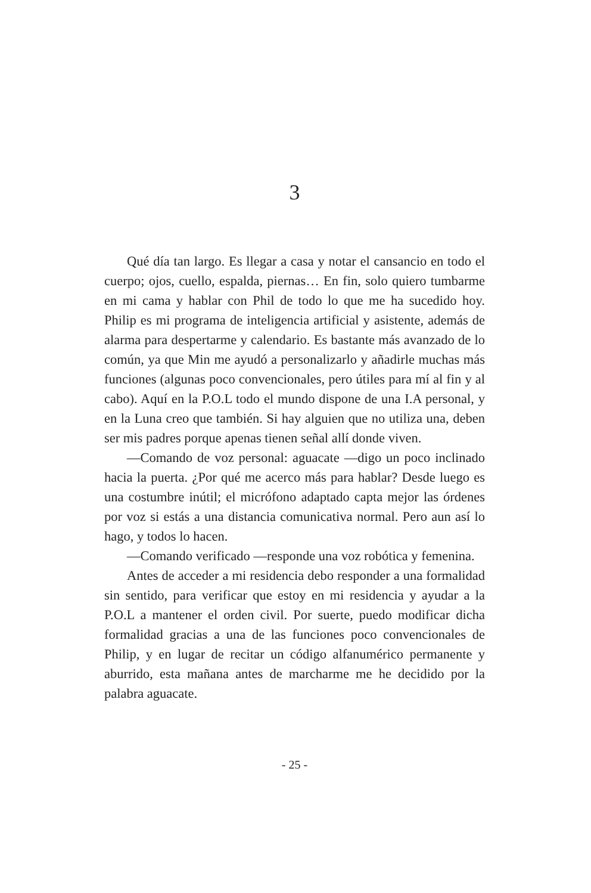3
Qué día tan largo. Es llegar a casa y notar el cansancio en todo el cuerpo; ojos, cuello, espalda, piernas… En fin, solo quiero tumbarme en mi cama y hablar con Phil de todo lo que me ha sucedido hoy. Philip es mi programa de inteligencia artificial y asistente, además de alarma para despertarme y calendario. Es bastante más avanzado de lo común, ya que Min me ayudó a personalizarlo y añadirle muchas más funciones (algunas poco convencionales, pero útiles para mí al fin y al cabo). Aquí en la P.O.L todo el mundo dispone de una I.A personal, y en la Luna creo que también. Si hay alguien que no utiliza una, deben ser mis padres porque apenas tienen señal allí donde viven.
—Comando de voz personal: aguacate —digo un poco inclinado hacia la puerta. ¿Por qué me acerco más para hablar? Desde luego es una costumbre inútil; el micrófono adaptado capta mejor las órdenes por voz si estás a una distancia comunicativa normal. Pero aun así lo hago, y todos lo hacen.
—Comando verificado —responde una voz robótica y femenina.
Antes de acceder a mi residencia debo responder a una formalidad sin sentido, para verificar que estoy en mi residencia y ayudar a la P.O.L a mantener el orden civil. Por suerte, puedo modificar dicha formalidad gracias a una de las funciones poco convencionales de Philip, y en lugar de recitar un código alfanumérico permanente y aburrido, esta mañana antes de marcharme me he decidido por la palabra aguacate.
- 25 -